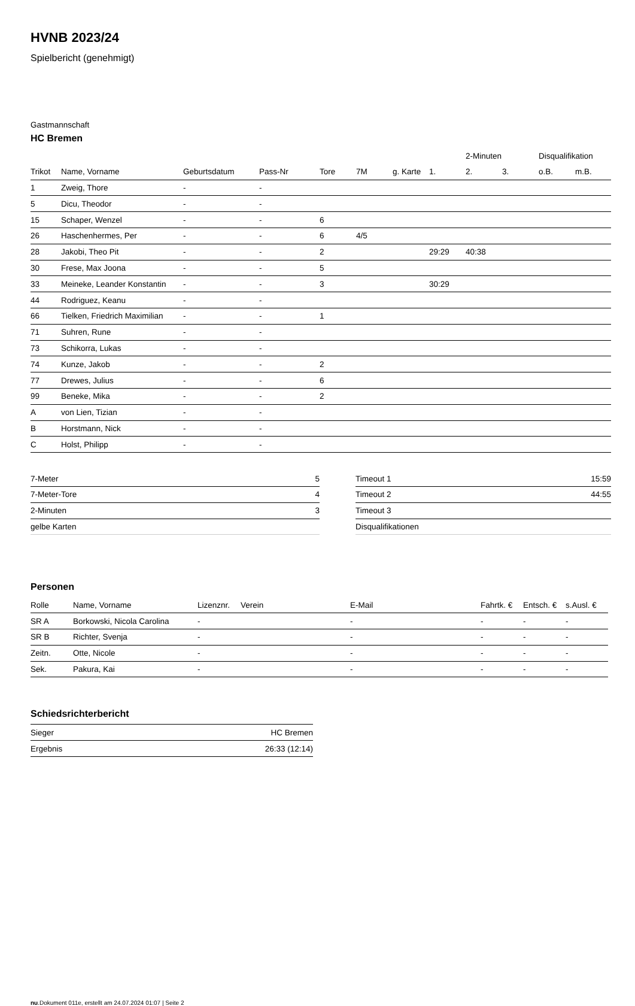HVNB 2023/24
Spielbericht (genehmigt)
Gastmannschaft
HC Bremen
| | | | | | | | | 2-Minuten | | | Disqualifikation | |
| --- | --- | --- | --- | --- | --- | --- | --- | --- | --- | --- | --- | --- |
| Trikot | Name, Vorname | Geburtsdatum | Pass-Nr | Tore | 7M | g. Karte | 1. | 2. | 3. | | o.B. | m.B. |
| 1 | Zweig, Thore | - | - | | | | | | | | | |
| 5 | Dicu, Theodor | - | - | | | | | | | | | |
| 15 | Schaper, Wenzel | - | - | 6 | | | | | | | | |
| 26 | Haschenhermes, Per | - | - | 6 | 4/5 | | | | | | | |
| 28 | Jakobi, Theo Pit | - | - | 2 | | | 29:29 | 40:38 | | | | |
| 30 | Frese, Max Joona | - | - | 5 | | | | | | | | |
| 33 | Meineke, Leander Konstantin | - | - | 3 | | | 30:29 | | | | | |
| 44 | Rodriguez, Keanu | - | - | | | | | | | | | |
| 66 | Tielken, Friedrich Maximilian | - | - | 1 | | | | | | | | |
| 71 | Suhren, Rune | - | - | | | | | | | | | |
| 73 | Schikorra, Lukas | - | - | | | | | | | | | |
| 74 | Kunze, Jakob | - | - | 2 | | | | | | | | |
| 77 | Drewes, Julius | - | - | 6 | | | | | | | | |
| 99 | Beneke, Mika | - | - | 2 | | | | | | | | |
| A | von Lien, Tizian | - | - | | | | | | | | | |
| B | Horstmann, Nick | - | - | | | | | | | | | |
| C | Holst, Philipp | - | - | | | | | | | | | |
| 7-Meter | 5 |
| 7-Meter-Tore | 4 |
| 2-Minuten | 3 |
| gelbe Karten | |
| Timeout 1 | 15:59 |
| Timeout 2 | 44:55 |
| Timeout 3 | |
| Disqualifikationen | |
Personen
| Rolle | Name, Vorname | Lizenznr. | Verein | E-Mail | Fahrtk. € | Entsch. € | s.Ausl. € |
| --- | --- | --- | --- | --- | --- | --- | --- |
| SR A | Borkowski, Nicola Carolina | - | | - | - | - | - |
| SR B | Richter, Svenja | - | | - | - | - | - |
| Zeitn. | Otte, Nicole | - | | - | - | - | - |
| Sek. | Pakura, Kai | - | | - | - | - | - |
Schiedsrichterbericht
| Sieger | HC Bremen |
| Ergebnis | 26:33 (12:14) |
nu.Dokument 011e, erstellt am 24.07.2024 01:07 | Seite 2